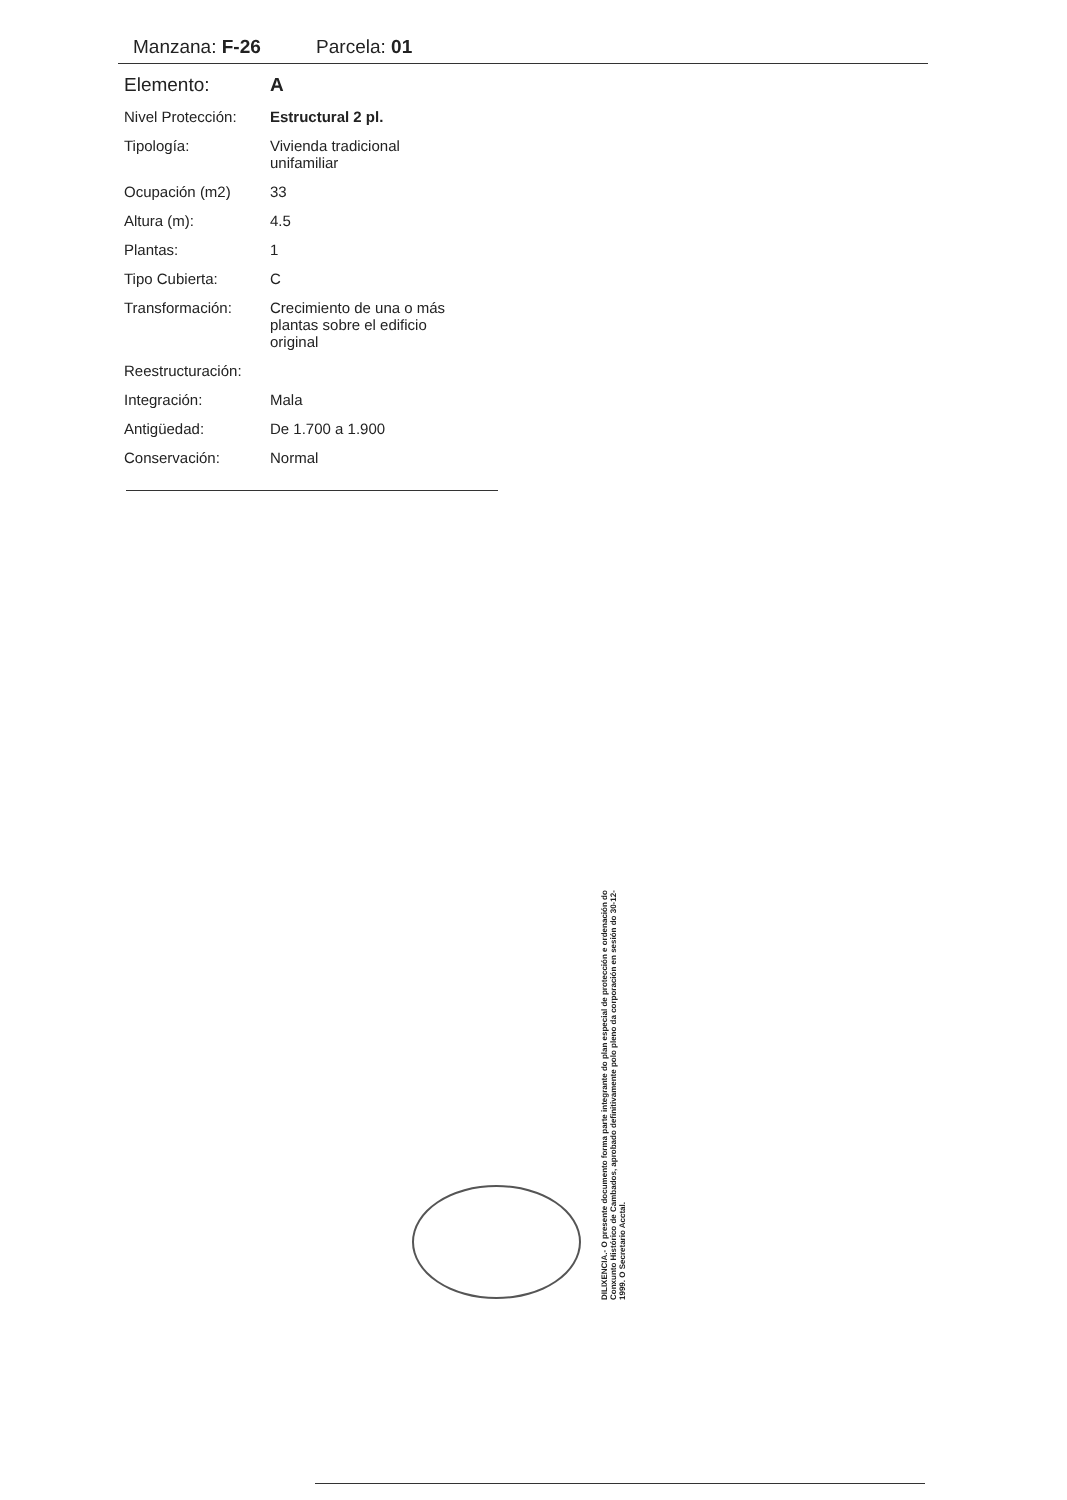Manzana: F-26 Parcela: 01
| Elemento: | A |
| Nivel Protección: | Estructural 2 pl. |
| Tipología: | Vivienda tradicional unifamiliar |
| Ocupación (m2) | 33 |
| Altura (m): | 4.5 |
| Plantas: | 1 |
| Tipo Cubierta: | C |
| Transformación: | Crecimiento de una o más plantas sobre el edificio original |
| Reestructuración: | |
| Integración: | Mala |
| Antigüedad: | De 1.700 a 1.900 |
| Conservación: | Normal |
DILIXENCIA.- O presente documento forma parte integrante do plan especial de protección e ordenación do Conxunto Histórico de Cambados, aprobado definitivamente polo pleno da corporación en sesión do 30-12-1999. O Secretario Acctal.